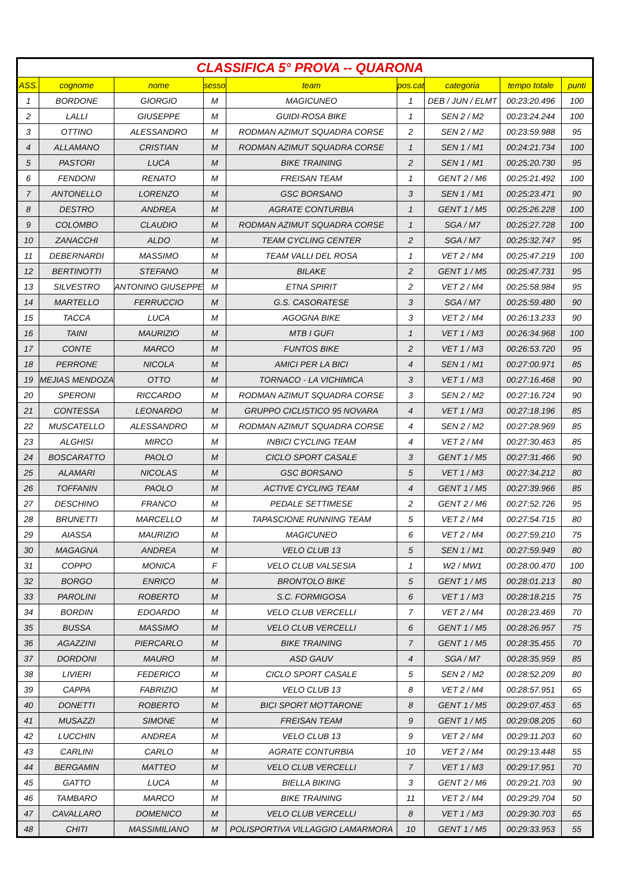| CLASSIFICA 5° PROVA -- QUARONA | | | | | | | | |
| ASS. | cognome | nome | sesso | team | pos.cat | categoria | tempo totale | punti |
| 1 | BORDONE | GIORGIO | M | MAGICUNEO | 1 | DEB / JUN / ELMT | 00:23:20.496 | 100 |
| 2 | LALLI | GIUSEPPE | M | GUIDI-ROSA BIKE | 1 | SEN 2 / M2 | 00:23:24.244 | 100 |
| 3 | OTTINO | ALESSANDRO | M | RODMAN AZIMUT SQUADRA CORSE | 2 | SEN 2 / M2 | 00:23:59.988 | 95 |
| 4 | ALLAMANO | CRISTIAN | M | RODMAN AZIMUT SQUADRA CORSE | 1 | SEN 1 / M1 | 00:24:21.734 | 100 |
| 5 | PASTORI | LUCA | M | BIKE TRAINING | 2 | SEN 1 / M1 | 00:25:20.730 | 95 |
| 6 | FENDONI | RENATO | M | FREISAN TEAM | 1 | GENT 2 / M6 | 00:25:21.492 | 100 |
| 7 | ANTONELLO | LORENZO | M | GSC BORSANO | 3 | SEN 1 / M1 | 00:25:23.471 | 90 |
| 8 | DESTRO | ANDREA | M | AGRATE CONTURBIA | 1 | GENT 1 / M5 | 00:25:26.228 | 100 |
| 9 | COLOMBO | CLAUDIO | M | RODMAN AZIMUT SQUADRA CORSE | 1 | SGA / M7 | 00:25:27.728 | 100 |
| 10 | ZANACCHI | ALDO | M | TEAM CYCLING CENTER | 2 | SGA / M7 | 00:25:32.747 | 95 |
| 11 | DEBERNARDI | MASSIMO | M | TEAM VALLI DEL ROSA | 1 | VET 2 / M4 | 00:25:47.219 | 100 |
| 12 | BERTINOTTI | STEFANO | M | BILAKE | 2 | GENT 1 / M5 | 00:25:47.731 | 95 |
| 13 | SILVESTRO | ANTONINO GIUSEPPE | M | ETNA SPIRIT | 2 | VET 2 / M4 | 00:25:58.984 | 95 |
| 14 | MARTELLO | FERRUCCIO | M | G.S. CASORATESE | 3 | SGA / M7 | 00:25:59.480 | 90 |
| 15 | TACCA | LUCA | M | AGOGNA BIKE | 3 | VET 2 / M4 | 00:26:13.233 | 90 |
| 16 | TAINI | MAURIZIO | M | MTB I GUFI | 1 | VET 1 / M3 | 00:26:34.968 | 100 |
| 17 | CONTE | MARCO | M | FUNTOS BIKE | 2 | VET 1 / M3 | 00:26:53.720 | 95 |
| 18 | PERRONE | NICOLA | M | AMICI PER LA BICI | 4 | SEN 1 / M1 | 00:27:00.971 | 85 |
| 19 | MEJIAS MENDOZA | OTTO | M | TORNACO - LA VICHIMICA | 3 | VET 1 / M3 | 00:27:16.468 | 90 |
| 20 | SPERONI | RICCARDO | M | RODMAN AZIMUT SQUADRA CORSE | 3 | SEN 2 / M2 | 00:27:16.724 | 90 |
| 21 | CONTESSA | LEONARDO | M | GRUPPO CICLISTICO 95 NOVARA | 4 | VET 1 / M3 | 00:27:18.196 | 85 |
| 22 | MUSCATELLO | ALESSANDRO | M | RODMAN AZIMUT SQUADRA CORSE | 4 | SEN 2 / M2 | 00:27:28.969 | 85 |
| 23 | ALGHISI | MIRCO | M | INBICI CYCLING TEAM | 4 | VET 2 / M4 | 00:27:30.463 | 85 |
| 24 | BOSCARATTO | PAOLO | M | CICLO SPORT CASALE | 3 | GENT 1 / M5 | 00:27:31.466 | 90 |
| 25 | ALAMARI | NICOLAS | M | GSC BORSANO | 5 | VET 1 / M3 | 00:27:34.212 | 80 |
| 26 | TOFFANIN | PAOLO | M | ACTIVE CYCLING TEAM | 4 | GENT 1 / M5 | 00:27:39.966 | 85 |
| 27 | DESCHINO | FRANCO | M | PEDALE SETTIMESE | 2 | GENT 2 / M6 | 00:27:52.726 | 95 |
| 28 | BRUNETTI | MARCELLO | M | TAPASCIONE RUNNING TEAM | 5 | VET 2 / M4 | 00:27:54.715 | 80 |
| 29 | AIASSA | MAURIZIO | M | MAGICUNEO | 6 | VET 2 / M4 | 00:27:59.210 | 75 |
| 30 | MAGAGNA | ANDREA | M | VELO CLUB 13 | 5 | SEN 1 / M1 | 00:27:59.949 | 80 |
| 31 | COPPO | MONICA | F | VELO CLUB VALSESIA | 1 | W2 / MW1 | 00:28:00.470 | 100 |
| 32 | BORGO | ENRICO | M | BRONTOLO BIKE | 5 | GENT 1 / M5 | 00:28:01.213 | 80 |
| 33 | PAROLINI | ROBERTO | M | S.C. FORMIGOSA | 6 | VET 1 / M3 | 00:28:18.215 | 75 |
| 34 | BORDIN | EDOARDO | M | VELO CLUB VERCELLI | 7 | VET 2 / M4 | 00:28:23.469 | 70 |
| 35 | BUSSA | MASSIMO | M | VELO CLUB VERCELLI | 6 | GENT 1 / M5 | 00:28:26.957 | 75 |
| 36 | AGAZZINI | PIERCARLO | M | BIKE TRAINING | 7 | GENT 1 / M5 | 00:28:35.455 | 70 |
| 37 | DORDONI | MAURO | M | ASD GAUV | 4 | SGA / M7 | 00:28:35.959 | 85 |
| 38 | LIVIERI | FEDERICO | M | CICLO SPORT CASALE | 5 | SEN 2 / M2 | 00:28:52.209 | 80 |
| 39 | CAPPA | FABRIZIO | M | VELO CLUB 13 | 8 | VET 2 / M4 | 00:28:57.951 | 65 |
| 40 | DONETTI | ROBERTO | M | BICI SPORT MOTTARONE | 8 | GENT 1 / M5 | 00:29:07.453 | 65 |
| 41 | MUSAZZI | SIMONE | M | FREISAN TEAM | 9 | GENT 1 / M5 | 00:29:08.205 | 60 |
| 42 | LUCCHIN | ANDREA | M | VELO CLUB 13 | 9 | VET 2 / M4 | 00:29:11.203 | 60 |
| 43 | CARLINI | CARLO | M | AGRATE CONTURBIA | 10 | VET 2 / M4 | 00:29:13.448 | 55 |
| 44 | BERGAMIN | MATTEO | M | VELO CLUB VERCELLI | 7 | VET 1 / M3 | 00:29:17.951 | 70 |
| 45 | GATTO | LUCA | M | BIELLA BIKING | 3 | GENT 2 / M6 | 00:29:21.703 | 90 |
| 46 | TAMBARO | MARCO | M | BIKE TRAINING | 11 | VET 2 / M4 | 00:29:29.704 | 50 |
| 47 | CAVALLARO | DOMENICO | M | VELO CLUB VERCELLI | 8 | VET 1 / M3 | 00:29:30.703 | 65 |
| 48 | CHITI | MASSIMILIANO | M | POLISPORTIVA VILLAGGIO LAMARMORA | 10 | GENT 1 / M5 | 00:29:33.953 | 55 |